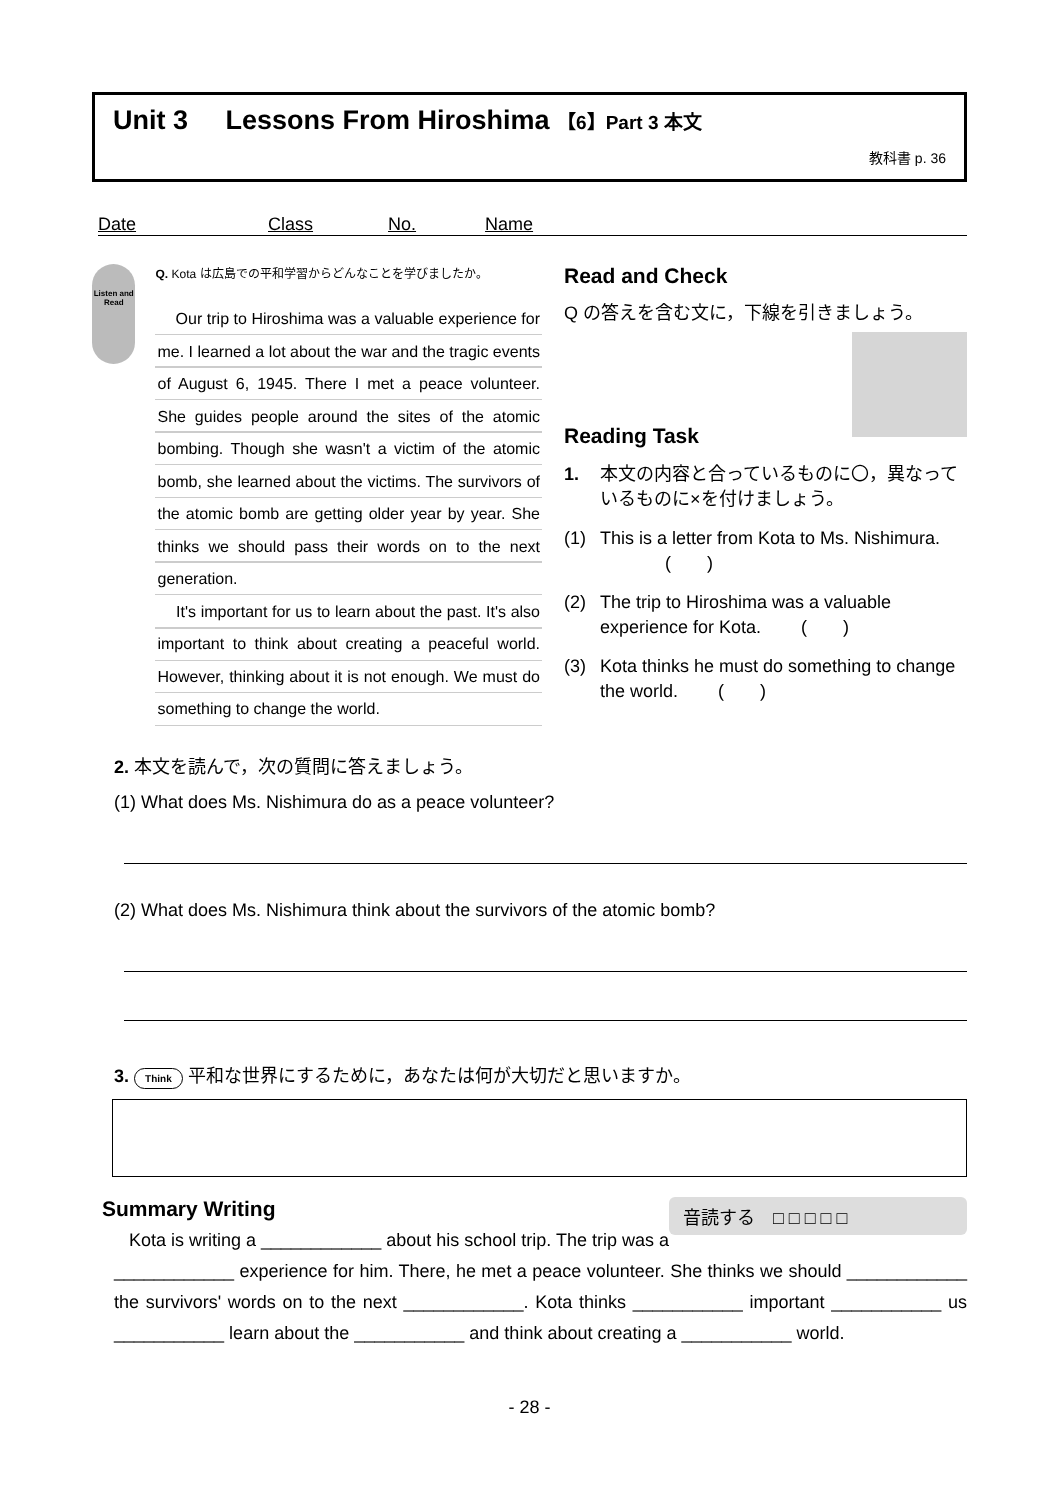Unit 3 Lessons From Hiroshima 【6】Part 3 本文
教科書 p. 36
Date Class No. Name
Listen and Read
Q. Kota は広島での平和学習からどんなことを学びましたか。
Our trip to Hiroshima was a valuable experience for me. I learned a lot about the war and the tragic events of August 6, 1945. There I met a peace volunteer. She guides people around the sites of the atomic bombing. Though she wasn't a victim of the atomic bomb, she learned about the victims. The survivors of the atomic bomb are getting older year by year. She thinks we should pass their words on to the next generation.
It's important for us to learn about the past. It's also important to think about creating a peaceful world. However, thinking about it is not enough. We must do something to change the world.
Read and Check
Q の答えを含む文に，下線を引きましょう。
Reading Task
1. 本文の内容と合っているものに〇，異なっているものに×を付けましょう。
(1) This is a letter from Kota to Ms. Nishimura. (　　)
(2) The trip to Hiroshima was a valuable experience for Kota. (　　)
(3) Kota thinks he must do something to change the world. (　　)
2. 本文を読んで，次の質問に答えましょう。
(1) What does Ms. Nishimura do as a peace volunteer?
(2) What does Ms. Nishimura think about the survivors of the atomic bomb?
3. Think 平和な世界にするために，あなたは何が大切だと思いますか。
音読する　□ □ □ □ □
Summary Writing
Kota is writing a ____________ about his school trip. The trip was a ____________ experience for him. There, he met a peace volunteer. She thinks we should ____________ the survivors' words on to the next ____________. Kota thinks ___________ important ___________ us ___________ learn about the ___________ and think about creating a ___________ world.
- 28 -